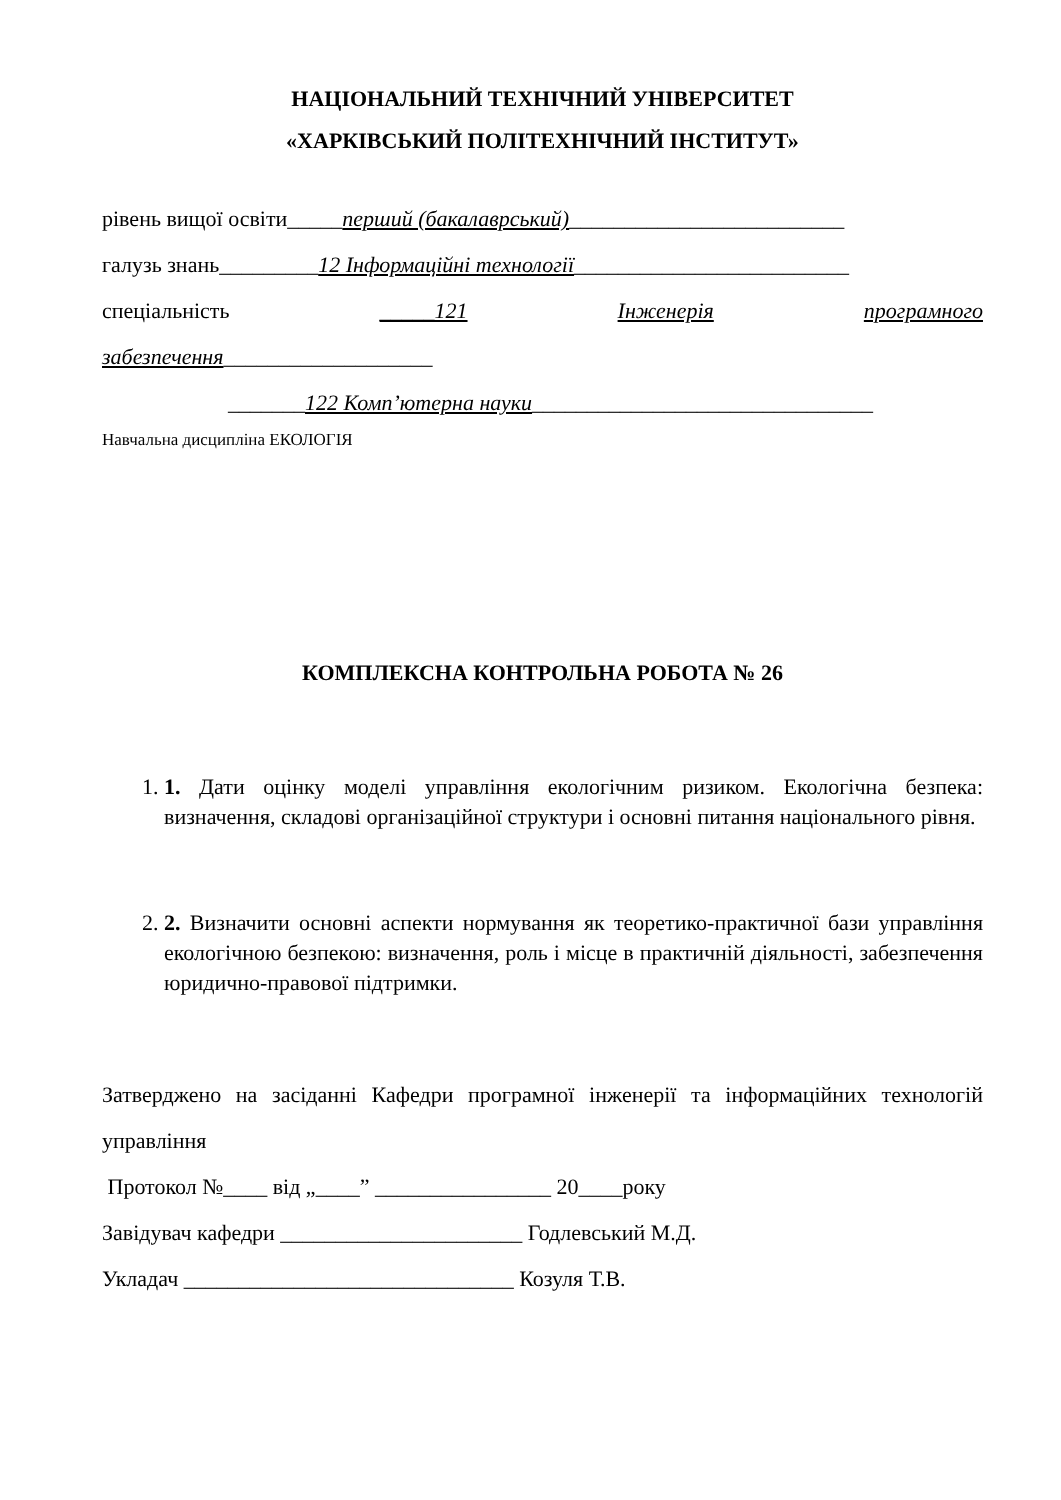НАЦІОНАЛЬНИЙ ТЕХНІЧНИЙ УНІВЕРСИТЕТ
«ХАРКІВСЬКИЙ ПОЛІТЕХНІЧНИЙ ІНСТИТУТ»
рівень вищої освіти_____перший (бакалаврський)_________________________
галузь знань_________12 Інформаційні технології_________________________
спеціальність _____121 Інженерія програмного
забезпечення___________________
_______122 Комп’ютерна науки_______________________________
Навчальна дисципліна ЕКОЛОГІЯ
КОМПЛЕКСНА КОНТРОЛЬНА РОБОТА № 26
1. 1. Дати оцінку моделі управління екологічним ризиком. Екологічна безпека: визначення, складові організаційної структури і основні питання національного рівня.
2. 2. Визначити основні аспекти нормування як теоретико-практичної бази управління екологічною безпекою: визначення, роль і місце в практичній діяльності, забезпечення юридично-правової підтримки.
Затверджено на засіданні Кафедри програмної інженерії та інформаційних технологій управління
Протокол №____ від „____” ________________ 20____року
Завідувач кафедри ______________________ Годлевський М.Д.
Укладач ______________________________ Козуля Т.В.